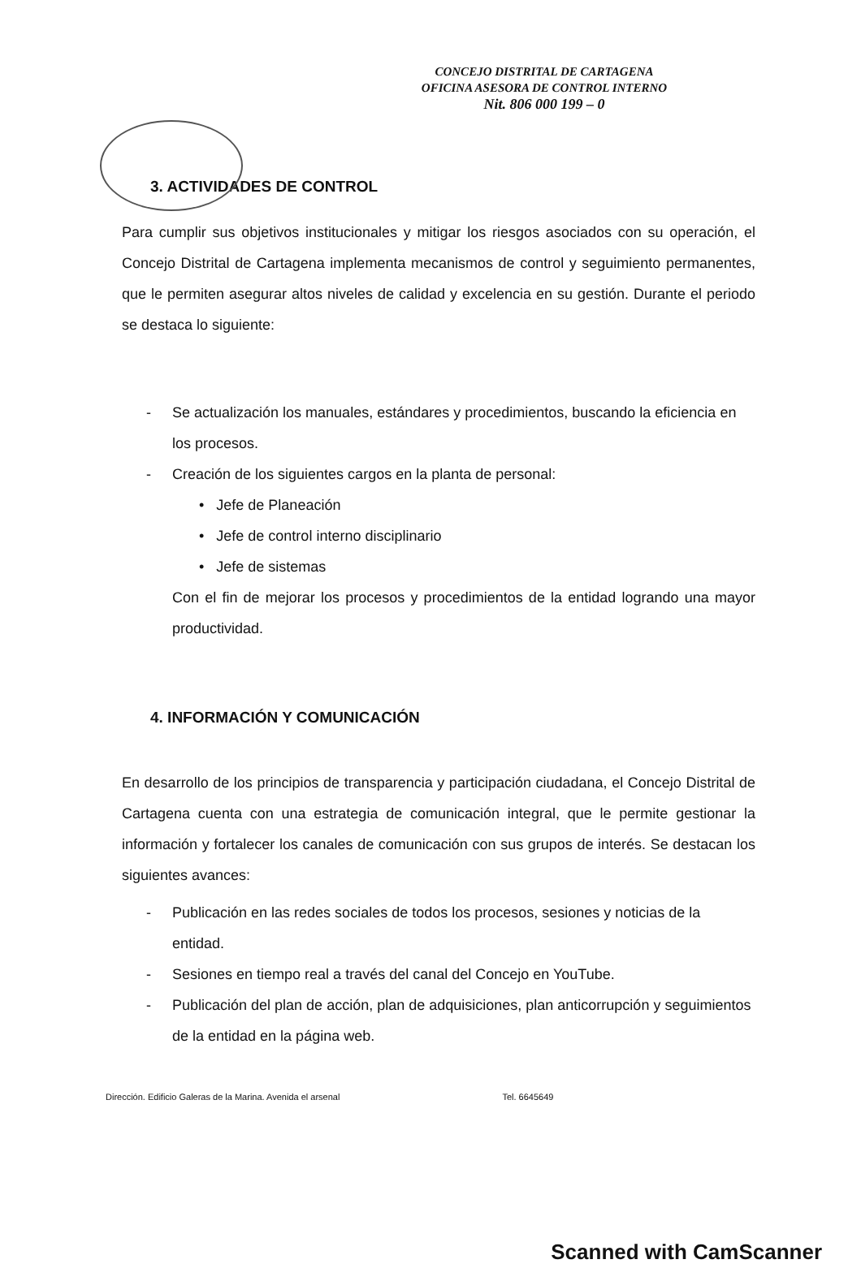CONCEJO DISTRITAL DE CARTAGENA
OFICINA ASESORA DE CONTROL INTERNO
Nit. 806 000 199 – 0
3. ACTIVIDADES DE CONTROL
Para cumplir sus objetivos institucionales y mitigar los riesgos asociados con su operación, el Concejo Distrital de Cartagena implementa mecanismos de control y seguimiento permanentes, que le permiten asegurar altos niveles de calidad y excelencia en su gestión. Durante el periodo se destaca lo siguiente:
- Se actualización los manuales, estándares y procedimientos, buscando la eficiencia en los procesos.
- Creación de los siguientes cargos en la planta de personal:
• Jefe de Planeación
• Jefe de control interno disciplinario
• Jefe de sistemas
Con el fin de mejorar los procesos y procedimientos de la entidad logrando una mayor productividad.
4. INFORMACIÓN Y COMUNICACIÓN
En desarrollo de los principios de transparencia y participación ciudadana, el Concejo Distrital de Cartagena cuenta con una estrategia de comunicación integral, que le permite gestionar la información y fortalecer los canales de comunicación con sus grupos de interés. Se destacan los siguientes avances:
- Publicación en las redes sociales de todos los procesos, sesiones y noticias de la entidad.
- Sesiones en tiempo real a través del canal del Concejo en YouTube.
- Publicación del plan de acción, plan de adquisiciones, plan anticorrupción y seguimientos de la entidad en la página web.
Dirección. Edificio Galeras de la Marina. Avenida el arsenal Tel. 6645649
Scanned with CamScanner